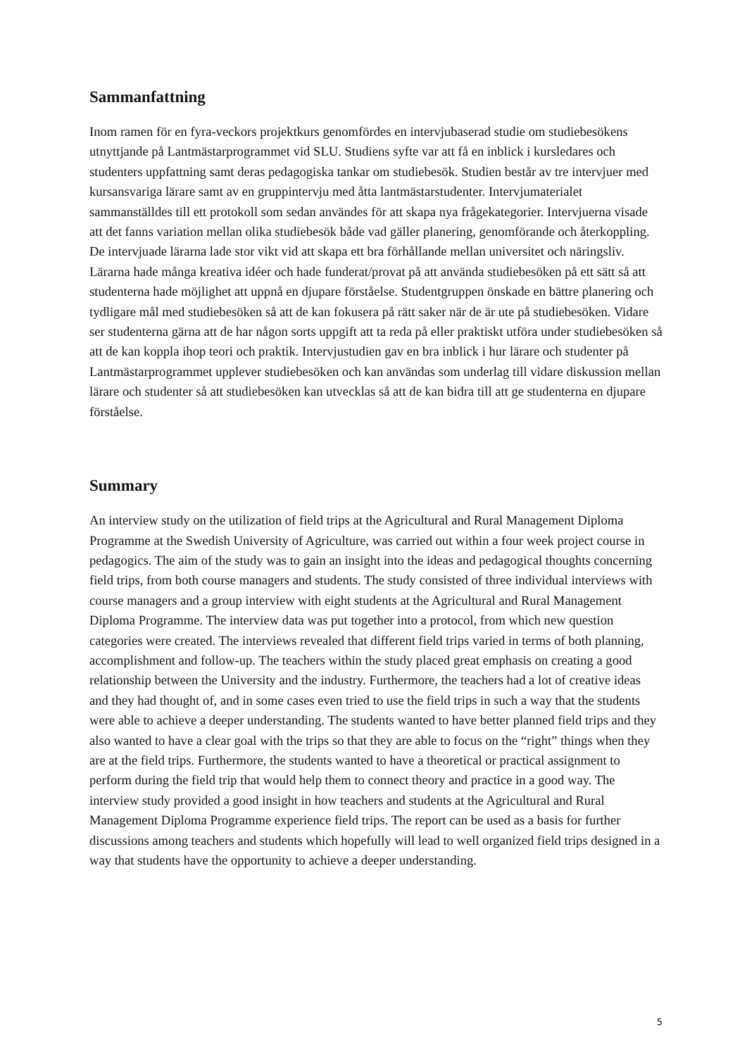Sammanfattning
Inom ramen för en fyra-veckors projektkurs genomfördes en intervjubaserad studie om studiebesökens utnyttjande på Lantmästarprogrammet vid SLU. Studiens syfte var att få en inblick i kursledares och studenters uppfattning samt deras pedagogiska tankar om studiebesök. Studien består av tre intervjuer med kursansvariga lärare samt av en gruppintervju med åtta lantmästarstudenter. Intervjumaterialet sammanställdes till ett protokoll som sedan användes för att skapa nya frågekategorier. Intervjuerna visade att det fanns variation mellan olika studiebesök både vad gäller planering, genomförande och återkoppling. De intervjuade lärarna lade stor vikt vid att skapa ett bra förhållande mellan universitet och näringsliv. Lärarna hade många kreativa idéer och hade funderat/provat på att använda studiebesöken på ett sätt så att studenterna hade möjlighet att uppnå en djupare förståelse. Studentgruppen önskade en bättre planering och tydligare mål med studiebesöken så att de kan fokusera på rätt saker när de är ute på studiebesöken. Vidare ser studenterna gärna att de har någon sorts uppgift att ta reda på eller praktiskt utföra under studiebesöken så att de kan koppla ihop teori och praktik. Intervjustudien gav en bra inblick i hur lärare och studenter på Lantmästarprogrammet upplever studiebesöken och kan användas som underlag till vidare diskussion mellan lärare och studenter så att studiebesöken kan utvecklas så att de kan bidra till att ge studenterna en djupare förståelse.
Summary
An interview study on the utilization of field trips at the Agricultural and Rural Management Diploma Programme at the Swedish University of Agriculture, was carried out within a four week project course in pedagogics. The aim of the study was to gain an insight into the ideas and pedagogical thoughts concerning field trips, from both course managers and students. The study consisted of three individual interviews with course managers and a group interview with eight students at the Agricultural and Rural Management Diploma Programme. The interview data was put together into a protocol, from which new question categories were created. The interviews revealed that different field trips varied in terms of both planning, accomplishment and follow-up. The teachers within the study placed great emphasis on creating a good relationship between the University and the industry. Furthermore, the teachers had a lot of creative ideas and they had thought of, and in some cases even tried to use the field trips in such a way that the students were able to achieve a deeper understanding. The students wanted to have better planned field trips and they also wanted to have a clear goal with the trips so that they are able to focus on the “right” things when they are at the field trips. Furthermore, the students wanted to have a theoretical or practical assignment to perform during the field trip that would help them to connect theory and practice in a good way. The interview study provided a good insight in how teachers and students at the Agricultural and Rural Management Diploma Programme experience field trips. The report can be used as a basis for further discussions among teachers and students which hopefully will lead to well organized field trips designed in a way that students have the opportunity to achieve a deeper understanding.
5